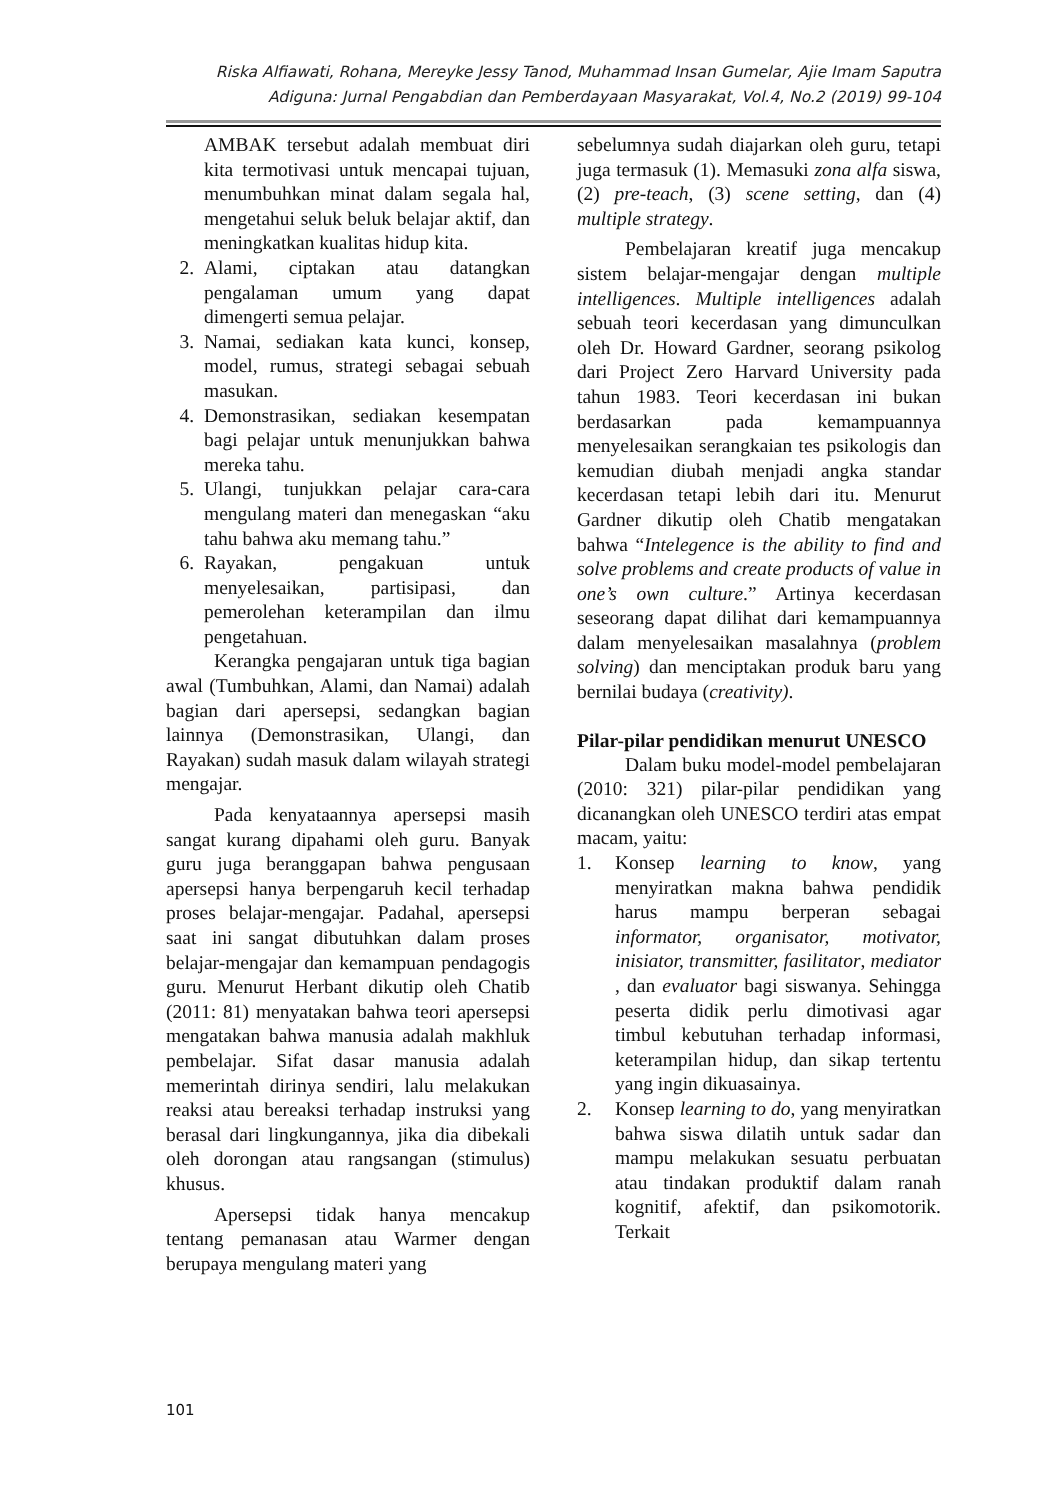Riska Alfiawati, Rohana, Mereyke Jessy Tanod, Muhammad Insan Gumelar, Ajie Imam Saputra
Adiguna: Jurnal Pengabdian dan Pemberdayaan Masyarakat, Vol.4, No.2 (2019) 99-104
AMBAK tersebut adalah membuat diri kita termotivasi untuk mencapai tujuan, menumbuhkan minat dalam segala hal, mengetahui seluk beluk belajar aktif, dan meningkatkan kualitas hidup kita.
2. Alami, ciptakan atau datangkan pengalaman umum yang dapat dimengerti semua pelajar.
3. Namai, sediakan kata kunci, konsep, model, rumus, strategi sebagai sebuah masukan.
4. Demonstrasikan, sediakan kesempatan bagi pelajar untuk menunjukkan bahwa mereka tahu.
5. Ulangi, tunjukkan pelajar cara-cara mengulang materi dan menegaskan “aku tahu bahwa aku memang tahu.”
6. Rayakan, pengakuan untuk menyelesaikan, partisipasi, dan pemerolehan keterampilan dan ilmu pengetahuan.
Kerangka pengajaran untuk tiga bagian awal (Tumbuhkan, Alami, dan Namai) adalah bagian dari apersepsi, sedangkan bagian lainnya (Demonstrasikan, Ulangi, dan Rayakan) sudah masuk dalam wilayah strategi mengajar.
Pada kenyataannya apersepsi masih sangat kurang dipahami oleh guru. Banyak guru juga beranggapan bahwa pengusaan apersepsi hanya berpengaruh kecil terhadap proses belajar-mengajar. Padahal, apersepsi saat ini sangat dibutuhkan dalam proses belajar-mengajar dan kemampuan pendagogis guru. Menurut Herbant dikutip oleh Chatib (2011: 81) menyatakan bahwa teori apersepsi mengatakan bahwa manusia adalah makhluk pembelajar. Sifat dasar manusia adalah memerintah dirinya sendiri, lalu melakukan reaksi atau bereaksi terhadap instruksi yang berasal dari lingkungannya, jika dia dibekali oleh dorongan atau rangsangan (stimulus) khusus.
Apersepsi tidak hanya mencakup tentang pemanasan atau Warmer dengan berupaya mengulang materi yang
sebelumnya sudah diajarkan oleh guru, tetapi juga termasuk (1). Memasuki zona alfa siswa, (2) pre-teach, (3) scene setting, dan (4) multiple strategy.
Pembelajaran kreatif juga mencakup sistem belajar-mengajar dengan multiple intelligences. Multiple intelligences adalah sebuah teori kecerdasan yang dimunculkan oleh Dr. Howard Gardner, seorang psikolog dari Project Zero Harvard University pada tahun 1983. Teori kecerdasan ini bukan berdasarkan pada kemampuannya menyelesaikan serangkaian tes psikologis dan kemudian diubah menjadi angka standar kecerdasan tetapi lebih dari itu. Menurut Gardner dikutip oleh Chatib mengatakan bahwa “Intelegence is the ability to find and solve problems and create products of value in one’s own culture.” Artinya kecerdasan seseorang dapat dilihat dari kemampuannya dalam menyelesaikan masalahnya (problem solving) dan menciptakan produk baru yang bernilai budaya (creativity).
Pilar-pilar pendidikan menurut UNESCO
Dalam buku model-model pembelajaran (2010: 321) pilar-pilar pendidikan yang dicanangkan oleh UNESCO terdiri atas empat macam, yaitu:
1. Konsep learning to know, yang menyiratkan makna bahwa pendidik harus mampu berperan sebagai informator, organisator, motivator, inisiator, transmitter, fasilitator, mediator , dan evaluator bagi siswanya. Sehingga peserta didik perlu dimotivasi agar timbul kebutuhan terhadap informasi, keterampilan hidup, dan sikap tertentu yang ingin dikuasainya.
2. Konsep learning to do, yang menyiratkan bahwa siswa dilatih untuk sadar dan mampu melakukan sesuatu perbuatan atau tindakan produktif dalam ranah kognitif, afektif, dan psikomotorik. Terkait
101